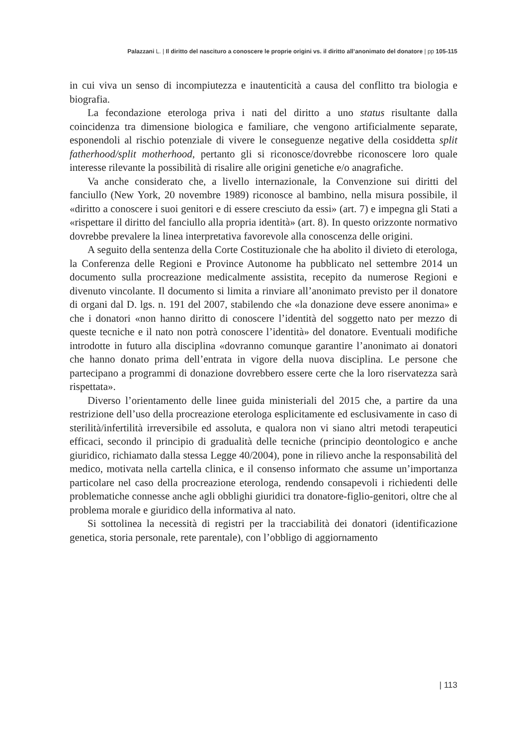Palazzani L. | Il diritto del nascituro a conoscere le proprie origini vs. il diritto all’anonimato del donatore | pp 105-115
in cui viva un senso di incompiutezza e inautenticità a causa del conflitto tra biologia e biografia.
La fecondazione eterologa priva i nati del diritto a uno status risultante dalla coincidenza tra dimensione biologica e familiare, che vengono artificialmente separate, esponendoli al rischio potenziale di vivere le conseguenze negative della cosiddetta split fatherhood/split motherhood, pertanto gli si riconosce/dovrebbe riconoscere loro quale interesse rilevante la possibilità di risalire alle origini genetiche e/o anagrafiche.
Va anche considerato che, a livello internazionale, la Convenzione sui diritti del fanciullo (New York, 20 novembre 1989) riconosce al bambino, nella misura possibile, il «diritto a conoscere i suoi genitori e di essere cresciuto da essi» (art. 7) e impegna gli Stati a «rispettare il diritto del fanciullo alla propria identità» (art. 8). In questo orizzonte normativo dovrebbe prevalere la linea interpretativa favorevole alla conoscenza delle origini.
A seguito della sentenza della Corte Costituzionale che ha abolito il divieto di eterologa, la Conferenza delle Regioni e Province Autonome ha pubblicato nel settembre 2014 un documento sulla procreazione medicalmente assistita, recepito da numerose Regioni e divenuto vincolante. Il documento si limita a rinviare all’anonimato previsto per il donatore di organi dal D. lgs. n. 191 del 2007, stabilendo che «la donazione deve essere anonima» e che i donatori «non hanno diritto di conoscere l’identità del soggetto nato per mezzo di queste tecniche e il nato non potrà conoscere l’identità» del donatore. Eventuali modifiche introdotte in futuro alla disciplina «dovranno comunque garantire l’anonimato ai donatori che hanno donato prima dell’entrata in vigore della nuova disciplina. Le persone che partecipano a programmi di donazione dovrebbero essere certe che la loro riservatezza sarà rispettata».
Diverso l’orientamento delle linee guida ministeriali del 2015 che, a partire da una restrizione dell’uso della procreazione eterologa esplicitamente ed esclusivamente in caso di sterilità/infertilità irreversibile ed assoluta, e qualora non vi siano altri metodi terapeutici efficaci, secondo il principio di gradualità delle tecniche (principio deontologico e anche giuridico, richiamato dalla stessa Legge 40/2004), pone in rilievo anche la responsabilità del medico, motivata nella cartella clinica, e il consenso informato che assume un’importanza particolare nel caso della procreazione eterologa, rendendo consapevoli i richiedenti delle problematiche connesse anche agli obblighi giuridici tra donatore-figlio-genitori, oltre che al problema morale e giuridico della informativa al nato.
Si sottolinea la necessità di registri per la tracciabilità dei donatori (identificazione genetica, storia personale, rete parentale), con l’obbligo di aggiornamento
| 113